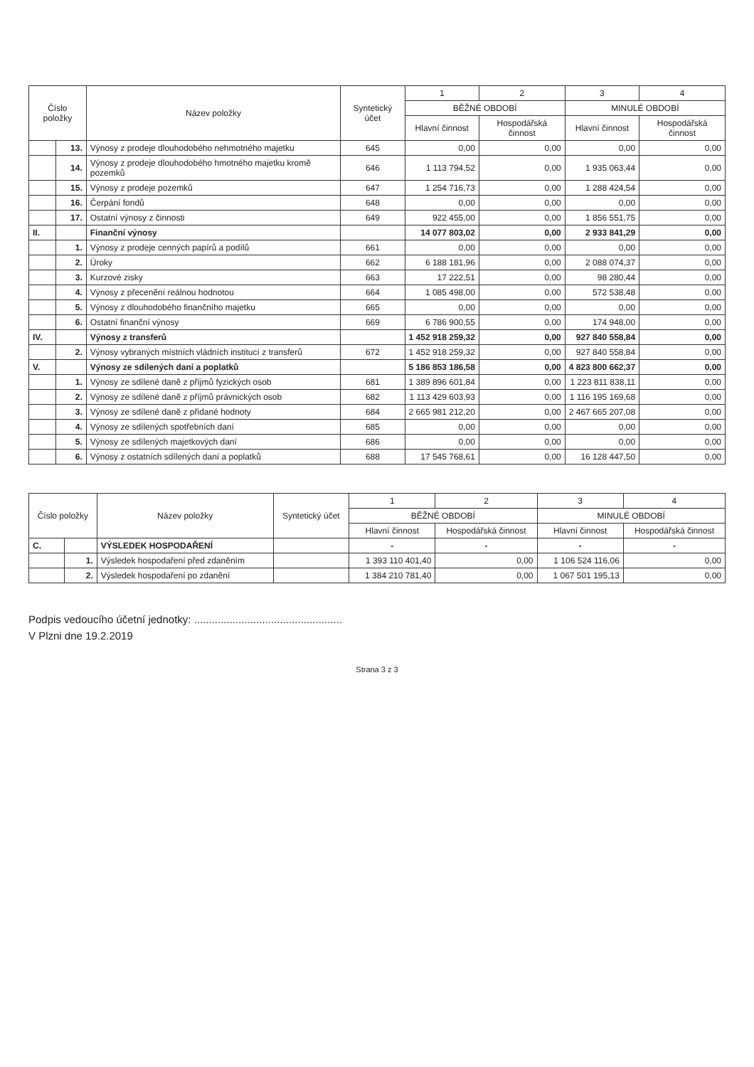| Číslo položky | | Název položky | Syntetický účet | 1 | 2 | 3 | 4 |
| --- | --- | --- | --- | --- | --- | --- | --- |
| | | | | BĚŽNÉ OBDOBÍ | | MINULÉ OBDOBÍ | |
| | | | | Hlavní činnost | Hospodářská činnost | Hlavní činnost | Hospodářská činnost |
| | 13. | Výnosy z prodeje dlouhodobého nehmotného majetku | 645 | 0,00 | 0,00 | 0,00 | 0,00 |
| | 14. | Výnosy z prodeje dlouhodobého hmotného majetku kromě pozemků | 646 | 1 113 794,52 | 0,00 | 1 935 063,44 | 0,00 |
| | 15. | Výnosy z prodeje pozemků | 647 | 1 254 716,73 | 0,00 | 1 288 424,54 | 0,00 |
| | 16. | Čerpání fondů | 648 | 0,00 | 0,00 | 0,00 | 0,00 |
| | 17. | Ostatní výnosy z činnosti | 649 | 922 455,00 | 0,00 | 1 856 551,75 | 0,00 |
| II. | | Finanční výnosy | | 14 077 803,02 | 0,00 | 2 933 841,29 | 0,00 |
| | 1. | Výnosy z prodeje cenných papírů a podílů | 661 | 0,00 | 0,00 | 0,00 | 0,00 |
| | 2. | Úroky | 662 | 6 188 181,96 | 0,00 | 2 088 074,37 | 0,00 |
| | 3. | Kurzové zisky | 663 | 17 222,51 | 0,00 | 98 280,44 | 0,00 |
| | 4. | Výnosy z přecenění reálnou hodnotou | 664 | 1 085 498,00 | 0,00 | 572 538,48 | 0,00 |
| | 5. | Výnosy z dlouhodobého finančního majetku | 665 | 0,00 | 0,00 | 0,00 | 0,00 |
| | 6. | Ostatní finanční výnosy | 669 | 6 786 900,55 | 0,00 | 174 948,00 | 0,00 |
| IV. | | Výnosy z transferů | | 1 452 918 259,32 | 0,00 | 927 840 558,84 | 0,00 |
| | 2. | Výnosy vybraných místních vládních institucí z transferů | 672 | 1 452 918 259,32 | 0,00 | 927 840 558,84 | 0,00 |
| V. | | Výnosy ze sdílených daní a poplatků | | 5 186 853 186,58 | 0,00 | 4 823 800 662,37 | 0,00 |
| | 1. | Výnosy ze sdílené daně z příjmů fyzických osob | 681 | 1 389 896 601,84 | 0,00 | 1 223 811 838,11 | 0,00 |
| | 2. | Výnosy ze sdílené daně z příjmů právnických osob | 682 | 1 113 429 603,93 | 0,00 | 1 116 195 169,68 | 0,00 |
| | 3. | Výnosy ze sdílené daně z přidané hodnoty | 684 | 2 665 981 212,20 | 0,00 | 2 467 665 207,08 | 0,00 |
| | 4. | Výnosy ze sdílených spotřebních daní | 685 | 0,00 | 0,00 | 0,00 | 0,00 |
| | 5. | Výnosy ze sdílených majetkových daní | 686 | 0,00 | 0,00 | 0,00 | 0,00 |
| | 6. | Výnosy z ostatních sdílených daní a poplatků | 688 | 17 545 768,61 | 0,00 | 16 128 447,50 | 0,00 |
| Číslo položky | | Název položky | Syntetický účet | 1 | 2 | 3 | 4 |
| --- | --- | --- | --- | --- | --- | --- | --- |
| | | | | BĚŽNÉ OBDOBÍ | | MINULÉ OBDOBÍ | |
| | | | | Hlavní činnost | Hospodářská činnost | Hlavní činnost | Hospodářská činnost |
| C. | | VÝSLEDEK HOSPODAŘENÍ | | - | - | - | - |
| | 1. | Výsledek hospodaření před zdaněním | | 1 393 110 401,40 | 0,00 | 1 106 524 116,06 | 0,00 |
| | 2. | Výsledek hospodaření po zdanění | | 1 384 210 781,40 | 0,00 | 1 067 501 195,13 | 0,00 |
Podpis vedoucího účetní jednotky: ..................................................
V Plzni dne 19.2.2019
Strana 3 z 3